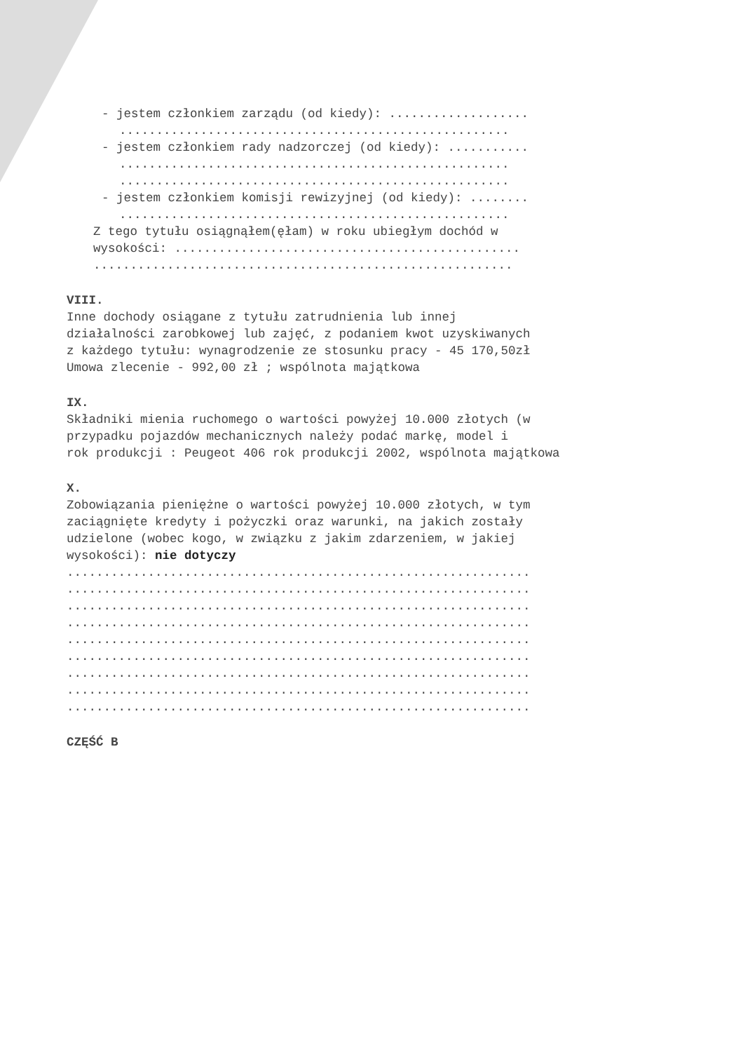- jestem członkiem zarządu (od kiedy): ...................
.....................................................
- jestem członkiem rady nadzorczej (od kiedy): ...........
.....................................................
.....................................................
- jestem członkiem komisji rewizyjnej (od kiedy): ........
.....................................................
Z tego tytułu osiągnąłem(ęłam) w roku ubiegłym dochód w
wysokości: ...............................................
.........................................................
VIII.
Inne dochody osiągane z tytułu zatrudnienia lub innej
działalności zarobkowej lub zajęć, z podaniem kwot uzyskiwanych
z każdego tytułu: wynagrodzenie ze stosunku pracy - 45 170,50zł
Umowa zlecenie - 992,00 zł ; wspólnota majątkowa
IX.
Składniki mienia ruchomego o wartości powyżej 10.000 złotych (w
przypadku pojazdów mechanicznych należy podać markę, model i
rok produkcji : Peugeot 406 rok produkcji 2002, wspólnota majątkowa
X.
Zobowiązania pieniężne o wartości powyżej 10.000 złotych, w tym
zaciągnięte kredyty i pożyczki oraz warunki, na jakich zostały
udzielone (wobec kogo, w związku z jakim zdarzeniem, w jakiej
wysokości): nie dotyczy
...............................................................
...............................................................
...............................................................
...............................................................
...............................................................
...............................................................
...............................................................
...............................................................
...............................................................
CZĘŚĆ B